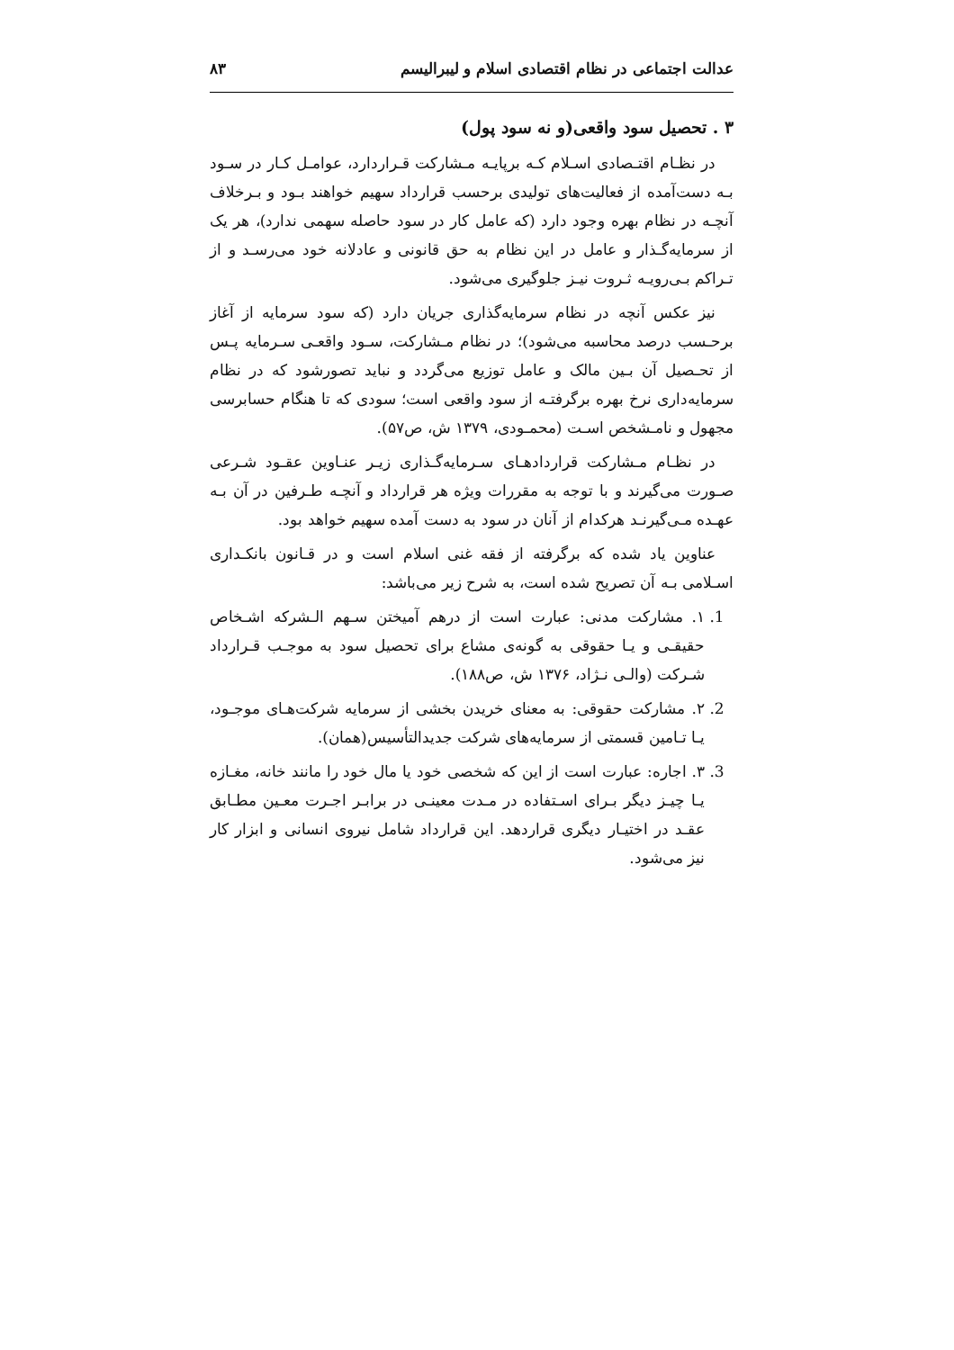عدالت اجتماعی در نظام اقتصادی اسلام و لیبرالیسم ۸۳
۳ . تحصیل سود واقعی(و نه سود پول)
در نظـام اقتـصادی اسـلام کـه برپایـه مـشارکت قـراردارد، عوامـل کـار در سـود بـه دست‌آمده از فعالیت‌های تولیدی برحسب قرارداد سهیم خواهند بـود و بـرخلاف آنچـه در نظام بهره وجود دارد (که عامل کار در سود حاصله سهمی ندارد)، هر یک از سرمایه‌گـذار و عامل در این نظام به حق قانونی و عادلانه خود می‌رسـد و از تـراکم بـی‌رویـه ثـروت نیـز جلوگیری می‌شود.
نیز عکس آنچه در نظام سرمایه‌گذاری جریان دارد (که سود سرمایه از آغاز برحـسب درصد محاسبه می‌شود)؛ در نظام مـشارکت، سـود واقعـی سـرمایه پـس از تحـصیل آن بـین مالک و عامل توزیع می‌گردد و نباید تصورشود که در نظام سرمایه‌داری نرخ بهره برگرفتـه از سود واقعی است؛ سودی که تا هنگام حسابرسی مجهول و نامـشخص اسـت (محمـودی، ۱۳۷۹ ش، ص۵۷).
در نظـام مـشارکت قراردادهـای سـرمایه‌گـذاری زیـر عنـاوین عقـود شـرعی صـورت می‌گیرند و با توجه به مقررات ویژه هر قرارداد و آنچـه طـرفین در آن بـه عهـده مـی‌گیرنـد هرکدام از آنان در سود به دست آمده سهیم خواهد بود.
عناوین یاد شده که برگرفته از فقه غنی اسلام است و در قـانون بانکـداری اسـلامی بـه آن تصریح شده است، به شرح زیر می‌باشد:
1. ۱. مشارکت مدنی: عبارت است از درهم آمیختن سـهم الـشرکه اشـخاص حقیقـی و یـا حقوقی به گونه‌ی مشاع برای تحصیل سود به موجـب قـرارداد شـرکت (والـی نـژاد، ۱۳۷۶ ش، ص۱۸۸).
2. ۲. مشارکت حقوقی: به معنای خریدن بخشی از سرمایه شرکت‌هـای موجـود، یـا تـامین قسمتی از سرمایه‌های شرکت جدیدالتأسیس(همان).
3. ۳. اجاره: عبارت است از این که شخصی خود یا مال خود را مانند خانه، مغـازه یـا چیـز دیگر بـرای اسـتفاده در مـدت معینـی در برابـر اجـرت معـین مطـابق عقـد در اختیـار دیگری قراردهد. این قرارداد شامل نیروی انسانی و ابزار کار نیز می‌شود.